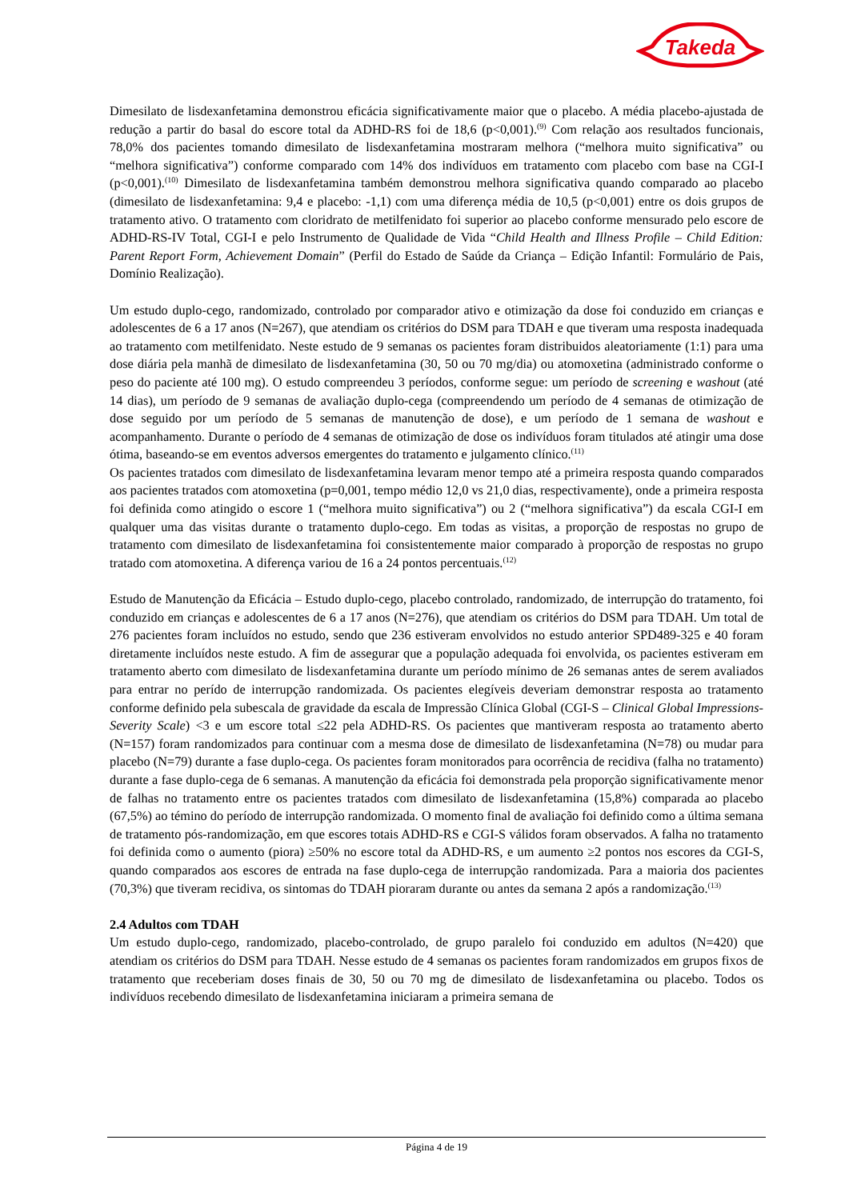Takeda
Dimesilato de lisdexanfetamina demonstrou eficácia significativamente maior que o placebo. A média placebo-ajustada de redução a partir do basal do escore total da ADHD-RS foi de 18,6 (p<0,001).<sup>(9)</sup> Com relação aos resultados funcionais, 78,0% dos pacientes tomando dimesilato de lisdexanfetamina mostraram melhora (“melhora muito significativa” ou “melhora significativa”) conforme comparado com 14% dos indivíduos em tratamento com placebo com base na CGI-I (p<0,001).<sup>(10)</sup> Dimesilato de lisdexanfetamina também demonstrou melhora significativa quando comparado ao placebo (dimesilato de lisdexanfetamina: 9,4 e placebo: -1,1) com uma diferença média de 10,5 (p<0,001) entre os dois grupos de tratamento ativo. O tratamento com cloridrato de metilfenidato foi superior ao placebo conforme mensurado pelo escore de ADHD-RS-IV Total, CGI-I e pelo Instrumento de Qualidade de Vida “Child Health and Illness Profile – Child Edition: Parent Report Form, Achievement Domain” (Perfil do Estado de Saúde da Criança – Edição Infantil: Formulário de Pais, Domínio Realização).
Um estudo duplo-cego, randomizado, controlado por comparador ativo e otimização da dose foi conduzido em crianças e adolescentes de 6 a 17 anos (N=267), que atendiam os critérios do DSM para TDAH e que tiveram uma resposta inadequada ao tratamento com metilfenidato. Neste estudo de 9 semanas os pacientes foram distribuidos aleatoriamente (1:1) para uma dose diária pela manhã de dimesilato de lisdexanfetamina (30, 50 ou 70 mg/dia) ou atomoxetina (administrado conforme o peso do paciente até 100 mg). O estudo compreendeu 3 períodos, conforme segue: um período de screening e washout (até 14 dias), um período de 9 semanas de avaliação duplo-cega (compreendendo um período de 4 semanas de otimização de dose seguido por um período de 5 semanas de manutenção de dose), e um período de 1 semana de washout e acompanhamento. Durante o período de 4 semanas de otimização de dose os indivíduos foram titulados até atingir uma dose ótima, baseando-se em eventos adversos emergentes do tratamento e julgamento clínico.<sup>(11)</sup>
Os pacientes tratados com dimesilato de lisdexanfetamina levaram menor tempo até a primeira resposta quando comparados aos pacientes tratados com atomoxetina (p=0,001, tempo médio 12,0 vs 21,0 dias, respectivamente), onde a primeira resposta foi definida como atingido o escore 1 (“melhora muito significativa”) ou 2 (“melhora significativa”) da escala CGI-I em qualquer uma das visitas durante o tratamento duplo-cego. Em todas as visitas, a proporção de respostas no grupo de tratamento com dimesilato de lisdexanfetamina foi consistentemente maior comparado à proporção de respostas no grupo tratado com atomoxetina. A diferença variou de 16 a 24 pontos percentuais.<sup>(12)</sup>
Estudo de Manutenção da Eficácia – Estudo duplo-cego, placebo controlado, randomizado, de interrupção do tratamento, foi conduzido em crianças e adolescentes de 6 a 17 anos (N=276), que atendiam os critérios do DSM para TDAH. Um total de 276 pacientes foram incluídos no estudo, sendo que 236 estiveram envolvidos no estudo anterior SPD489-325 e 40 foram diretamente incluídos neste estudo. A fim de assegurar que a população adequada foi envolvida, os pacientes estiveram em tratamento aberto com dimesilato de lisdexanfetamina durante um período mínimo de 26 semanas antes de serem avaliados para entrar no perído de interrupção randomizada. Os pacientes elegíveis deveriam demonstrar resposta ao tratamento conforme definido pela subescala de gravidade da escala de Impressão Clínica Global (CGI-S – Clinical Global Impressions-Severity Scale) <3 e um escore total ≤22 pela ADHD-RS. Os pacientes que mantiveram resposta ao tratamento aberto (N=157) foram randomizados para continuar com a mesma dose de dimesilato de lisdexanfetamina (N=78) ou mudar para placebo (N=79) durante a fase duplo-cega. Os pacientes foram monitorados para ocorrência de recidiva (falha no tratamento) durante a fase duplo-cega de 6 semanas. A manutenção da eficácia foi demonstrada pela proporção significativamente menor de falhas no tratamento entre os pacientes tratados com dimesilato de lisdexanfetamina (15,8%) comparada ao placebo (67,5%) ao témino do período de interrupção randomizada. O momento final de avaliação foi definido como a última semana de tratamento pós-randomização, em que escores totais ADHD-RS e CGI-S válidos foram observados. A falha no tratamento foi definida como o aumento (piora) ≥50% no escore total da ADHD-RS, e um aumento ≥2 pontos nos escores da CGI-S, quando comparados aos escores de entrada na fase duplo-cega de interrupção randomizada. Para a maioria dos pacientes (70,3%) que tiveram recidiva, os sintomas do TDAH pioraram durante ou antes da semana 2 após a randomização.<sup>(13)</sup>
2.4 Adultos com TDAH
Um estudo duplo-cego, randomizado, placebo-controlado, de grupo paralelo foi conduzido em adultos (N=420) que atendiam os critérios do DSM para TDAH. Nesse estudo de 4 semanas os pacientes foram randomizados em grupos fixos de tratamento que receberiam doses finais de 30, 50 ou 70 mg de dimesilato de lisdexanfetamina ou placebo. Todos os indivíduos recebendo dimesilato de lisdexanfetamina iniciaram a primeira semana de
Página 4 de 19